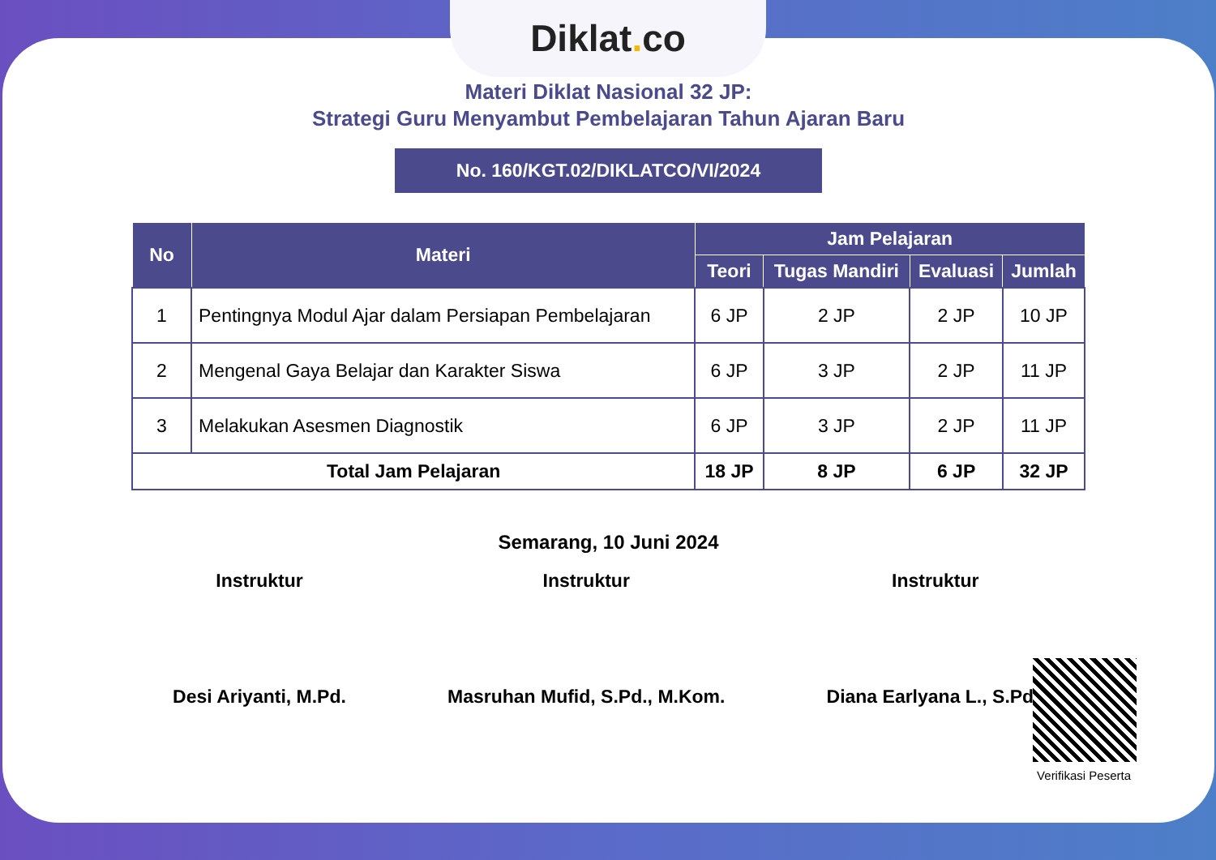Materi Diklat Nasional 32 JP:
Strategi Guru Menyambut Pembelajaran Tahun Ajaran Baru
No. 160/KGT.02/DIKLATCO/VI/2024
| No | Materi | Jam Pelajaran | | | |
| --- | --- | --- | --- | --- | --- |
| | | Teori | Tugas Mandiri | Evaluasi | Jumlah |
| 1 | Pentingnya Modul Ajar dalam Persiapan Pembelajaran | 6 JP | 2 JP | 2 JP | 10 JP |
| 2 | Mengenal Gaya Belajar dan Karakter Siswa | 6 JP | 3 JP | 2 JP | 11 JP |
| 3 | Melakukan Asesmen Diagnostik | 6 JP | 3 JP | 2 JP | 11 JP |
| Total Jam Pelajaran | | 18 JP | 8 JP | 6 JP | 32 JP |
Semarang, 10 Juni 2024
Instruktur
Desi Ariyanti, M.Pd.
Instruktur
Masruhan Mufid, S.Pd., M.Kom.
Instruktur
Diana Earlyana L., S.Pd.I
Diklat. co
Verifikasi Peserta